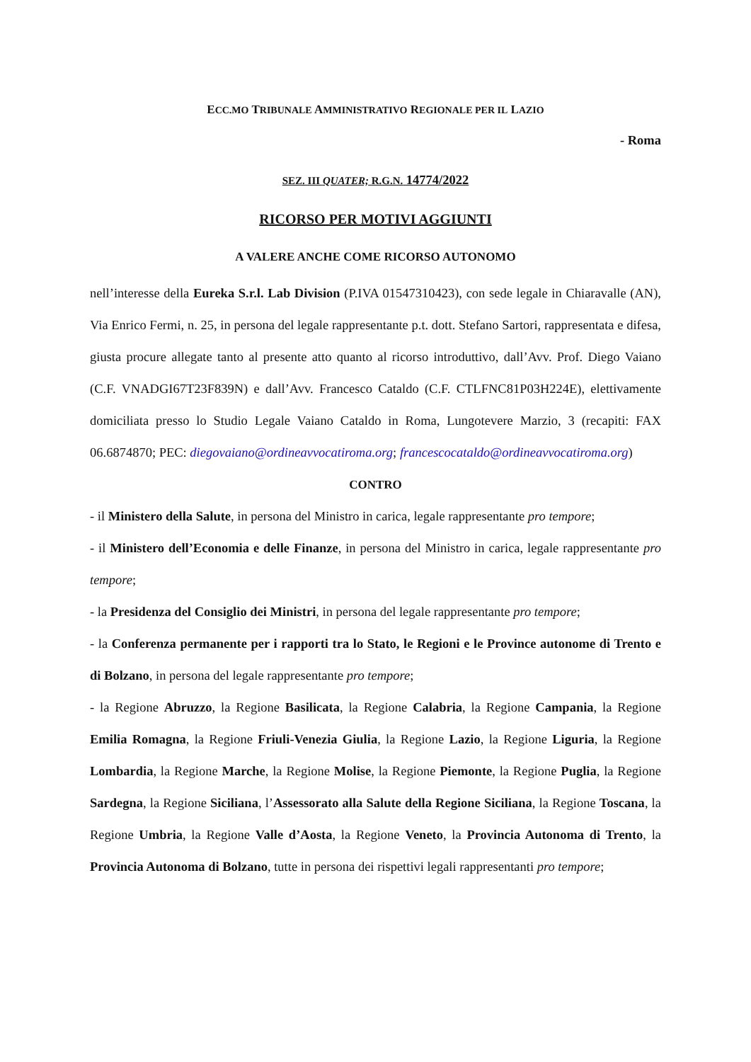ECC.MO TRIBUNALE AMMINISTRATIVO REGIONALE PER IL LAZIO
- Roma
SEZ. III QUATER; R.G.N. 14774/2022
RICORSO PER MOTIVI AGGIUNTI
A VALERE ANCHE COME RICORSO AUTONOMO
nell’interesse della Eureka S.r.l. Lab Division (P.IVA 01547310423), con sede legale in Chiaravalle (AN), Via Enrico Fermi, n. 25, in persona del legale rappresentante p.t. dott. Stefano Sartori, rappresentata e difesa, giusta procure allegate tanto al presente atto quanto al ricorso introduttivo, dall’Avv. Prof. Diego Vaiano (C.F. VNADGI67T23F839N) e dall’Avv. Francesco Cataldo (C.F. CTLFNC81P03H224E), elettivamente domiciliata presso lo Studio Legale Vaiano Cataldo in Roma, Lungotevere Marzio, 3 (recapiti: FAX 06.6874870; PEC: diegovaiano@ordineavvocatiroma.org; francescocataldo@ordineavvocatiroma.org)
CONTRO
- il Ministero della Salute, in persona del Ministro in carica, legale rappresentante pro tempore;
- il Ministero dell’Economia e delle Finanze, in persona del Ministro in carica, legale rappresentante pro tempore;
- la Presidenza del Consiglio dei Ministri, in persona del legale rappresentante pro tempore;
- la Conferenza permanente per i rapporti tra lo Stato, le Regioni e le Province autonome di Trento e di Bolzano, in persona del legale rappresentante pro tempore;
- la Regione Abruzzo, la Regione Basilicata, la Regione Calabria, la Regione Campania, la Regione Emilia Romagna, la Regione Friuli-Venezia Giulia, la Regione Lazio, la Regione Liguria, la Regione Lombardia, la Regione Marche, la Regione Molise, la Regione Piemonte, la Regione Puglia, la Regione Sardegna, la Regione Siciliana, l’Assessorato alla Salute della Regione Siciliana, la Regione Toscana, la Regione Umbria, la Regione Valle d’Aosta, la Regione Veneto, la Provincia Autonoma di Trento, la Provincia Autonoma di Bolzano, tutte in persona dei rispettivi legali rappresentanti pro tempore;